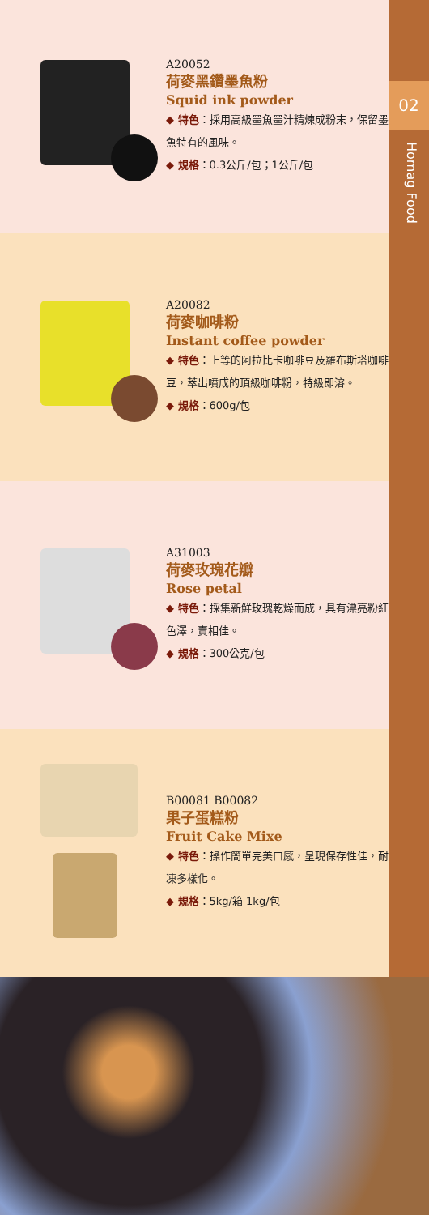02
Homag Food
A20052
荷麥黑鑽墨魚粉
Squid ink powder
◆ 特色：採用高級墨魚墨汁精煉成粉末，保留墨魚特有的風味。
◆ 規格：0.3公斤/包；1公斤/包
A20082
荷麥咖啡粉
Instant coffee powder
◆ 特色：上等的阿拉比卡咖啡豆及羅布斯塔咖啡豆，萃出噴成的頂級咖啡粉，特級即溶。
◆ 規格：600g/包
A31003
荷麥玫瑰花瓣
Rose petal
◆ 特色：採集新鮮玫瑰乾燥而成，具有漂亮粉紅色澤，賣相佳。
◆ 規格：300公克/包
B00081 B00082
果子蛋糕粉
Fruit Cake Mixe
◆ 特色：操作簡單完美口感，呈現保存性佳，耐凍多樣化。
◆ 規格：5kg/箱 1kg/包